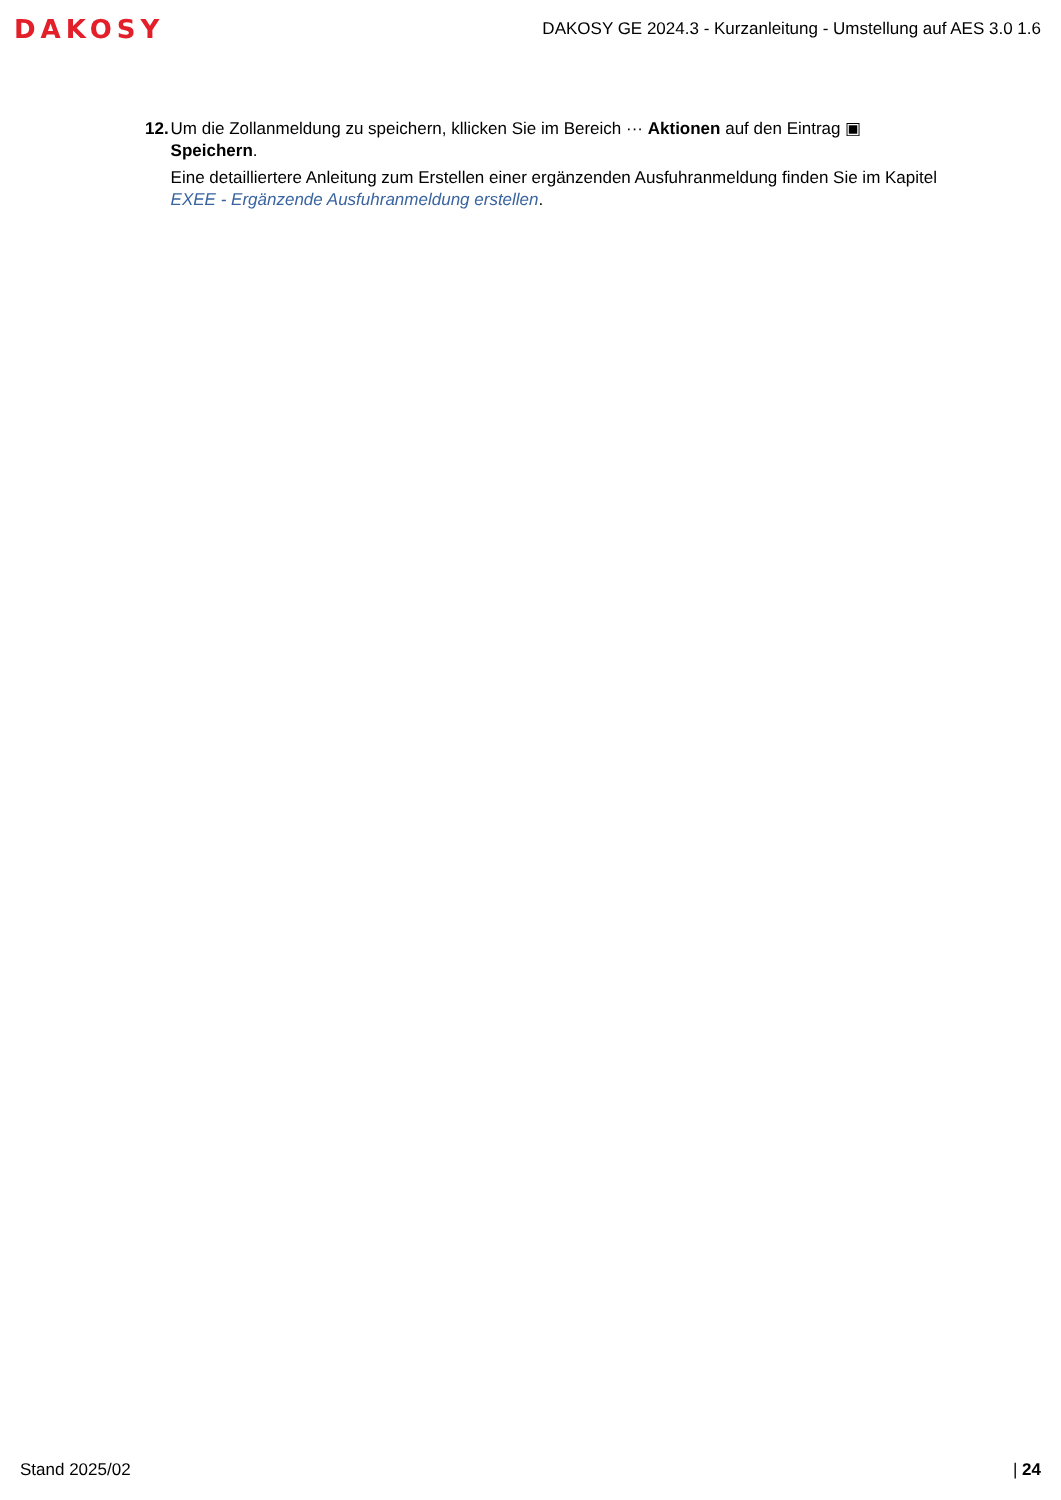DAKOSY
DAKOSY GE 2024.3 - Kurzanleitung - Umstellung auf AES 3.0 1.6
12. Um die Zollanmeldung zu speichern, kllicken Sie im Bereich ··· Aktionen auf den Eintrag ▣ Speichern.
Eine detailliertere Anleitung zum Erstellen einer ergänzenden Ausfuhranmeldung finden Sie im Kapitel EXEE - Ergänzende Ausfuhranmeldung erstellen.
Stand 2025/02 | 24